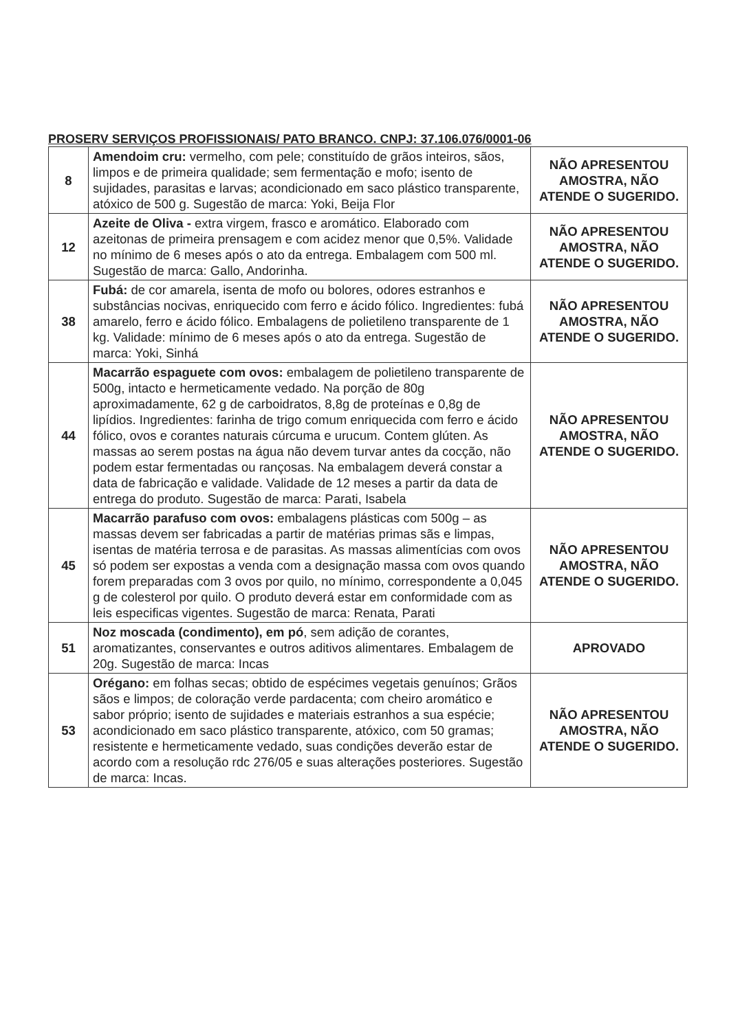PROSERV SERVIÇOS PROFISSIONAIS/ PATO BRANCO. CNPJ: 37.106.076/0001-06
| 8 | Amendoim cru: vermelho, com pele; constituído de grãos inteiros, sãos, limpos e de primeira qualidade; sem fermentação e mofo; isento de sujidades, parasitas e larvas; acondicionado em saco plástico transparente, atóxico de 500 g. Sugestão de marca: Yoki, Beija Flor | NÃO APRESENTOU AMOSTRA, NÃO ATENDE O SUGERIDO. |
| 12 | Azeite de Oliva - extra virgem, frasco e aromático. Elaborado com azeitonas de primeira prensagem e com acidez menor que 0,5%. Validade no mínimo de 6 meses após o ato da entrega. Embalagem com 500 ml. Sugestão de marca: Gallo, Andorinha. | NÃO APRESENTOU AMOSTRA, NÃO ATENDE O SUGERIDO. |
| 38 | Fubá: de cor amarela, isenta de mofo ou bolores, odores estranhos e substâncias nocivas, enriquecido com ferro e ácido fólico. Ingredientes: fubá amarelo, ferro e ácido fólico. Embalagens de polietileno transparente de 1 kg. Validade: mínimo de 6 meses após o ato da entrega. Sugestão de marca: Yoki, Sinhá | NÃO APRESENTOU AMOSTRA, NÃO ATENDE O SUGERIDO. |
| 44 | Macarrão espaguete com ovos: embalagem de polietileno transparente de 500g, intacto e hermeticamente vedado. Na porção de 80g aproximadamente, 62 g de carboidratos, 8,8g de proteínas e 0,8g de lipídios. Ingredientes: farinha de trigo comum enriquecida com ferro e ácido fólico, ovos e corantes naturais cúrcuma e urucum. Contem glúten. As massas ao serem postas na água não devem turvar antes da cocção, não podem estar fermentadas ou rançosas. Na embalagem deverá constar a data de fabricação e validade. Validade de 12 meses a partir da data de entrega do produto. Sugestão de marca: Parati, Isabela | NÃO APRESENTOU AMOSTRA, NÃO ATENDE O SUGERIDO. |
| 45 | Macarrão parafuso com ovos: embalagens plásticas com 500g – as massas devem ser fabricadas a partir de matérias primas sãs e limpas, isentas de matéria terrosa e de parasitas. As massas alimentícias com ovos só podem ser expostas a venda com a designação massa com ovos quando forem preparadas com 3 ovos por quilo, no mínimo, correspondente a 0,045 g de colesterol por quilo. O produto deverá estar em conformidade com as leis especificas vigentes. Sugestão de marca: Renata, Parati | NÃO APRESENTOU AMOSTRA, NÃO ATENDE O SUGERIDO. |
| 51 | Noz moscada (condimento), em pó , sem adição de corantes, aromatizantes, conservantes e outros aditivos alimentares. Embalagem de 20g. Sugestão de marca: Incas | APROVADO |
| 53 | Orégano: em folhas secas; obtido de espécimes vegetais genuínos; Grãos sãos e limpos; de coloração verde pardacenta; com cheiro aromático e sabor próprio; isento de sujidades e materiais estranhos a sua espécie; acondicionado em saco plástico transparente, atóxico, com 50 gramas; resistente e hermeticamente vedado, suas condições deverão estar de acordo com a resolução rdc 276/05 e suas alterações posteriores. Sugestão de marca: Incas. | NÃO APRESENTOU AMOSTRA, NÃO ATENDE O SUGERIDO. |